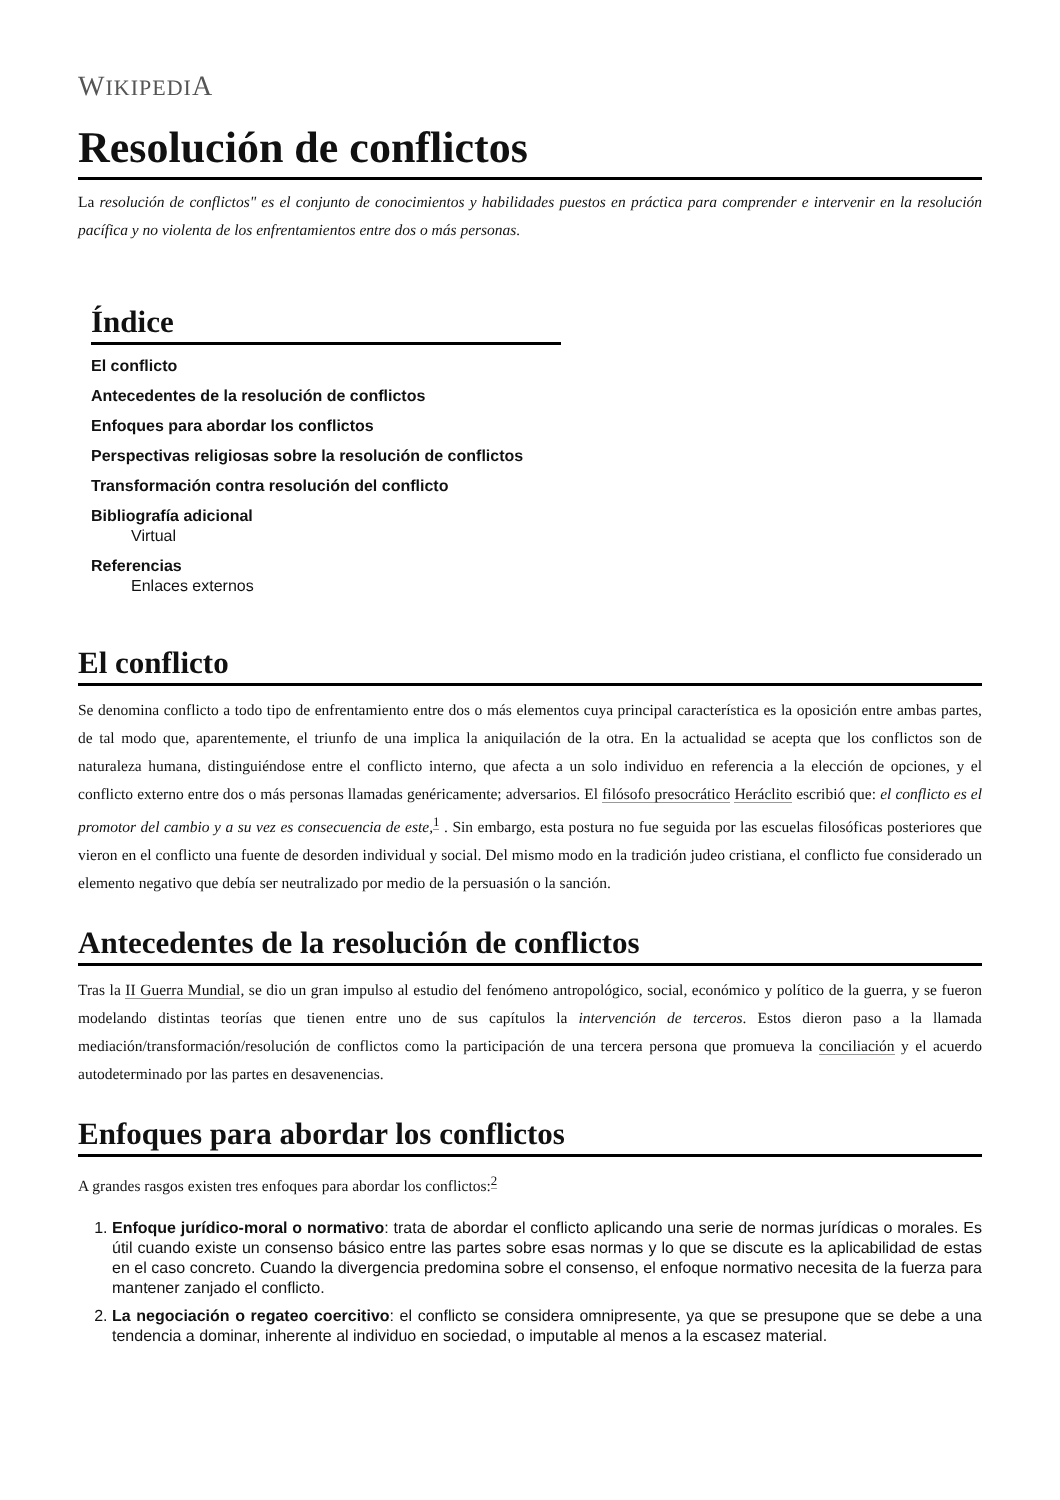WIKIPEDIA
Resolución de conflictos
La resolución de conflictos" es el conjunto de conocimientos y habilidades puestos en práctica para comprender e intervenir en la resolución pacífica y no violenta de los enfrentamientos entre dos o más personas.
Índice
El conflicto
Antecedentes de la resolución de conflictos
Enfoques para abordar los conflictos
Perspectivas religiosas sobre la resolución de conflictos
Transformación contra resolución del conflicto
Bibliografía adicional
Virtual
Referencias
Enlaces externos
El conflicto
Se denomina conflicto a todo tipo de enfrentamiento entre dos o más elementos cuya principal característica es la oposición entre ambas partes, de tal modo que, aparentemente, el triunfo de una implica la aniquilación de la otra. En la actualidad se acepta que los conflictos son de naturaleza humana, distinguiéndose entre el conflicto interno, que afecta a un solo individuo en referencia a la elección de opciones, y el conflicto externo entre dos o más personas llamadas genéricamente; adversarios. El filósofo presocrático Heráclito escribió que: el conflicto es el promotor del cambio y a su vez es consecuencia de este,<sup>1</sup> . Sin embargo, esta postura no fue seguida por las escuelas filosóficas posteriores que vieron en el conflicto una fuente de desorden individual y social. Del mismo modo en la tradición judeo cristiana, el conflicto fue considerado un elemento negativo que debía ser neutralizado por medio de la persuasión o la sanción.
Antecedentes de la resolución de conflictos
Tras la II Guerra Mundial, se dio un gran impulso al estudio del fenómeno antropológico, social, económico y político de la guerra, y se fueron modelando distintas teorías que tienen entre uno de sus capítulos la intervención de terceros. Estos dieron paso a la llamada mediación/transformación/resolución de conflictos como la participación de una tercera persona que promueva la conciliación y el acuerdo autodeterminado por las partes en desavenencias.
Enfoques para abordar los conflictos
A grandes rasgos existen tres enfoques para abordar los conflictos:<sup>2</sup>
1. Enfoque jurídico-moral o normativo: trata de abordar el conflicto aplicando una serie de normas jurídicas o morales. Es útil cuando existe un consenso básico entre las partes sobre esas normas y lo que se discute es la aplicabilidad de estas en el caso concreto. Cuando la divergencia predomina sobre el consenso, el enfoque normativo necesita de la fuerza para mantener zanjado el conflicto.
2. La negociación o regateo coercitivo: el conflicto se considera omnipresente, ya que se presupone que se debe a una tendencia a dominar, inherente al individuo en sociedad, o imputable al menos a la escasez material.